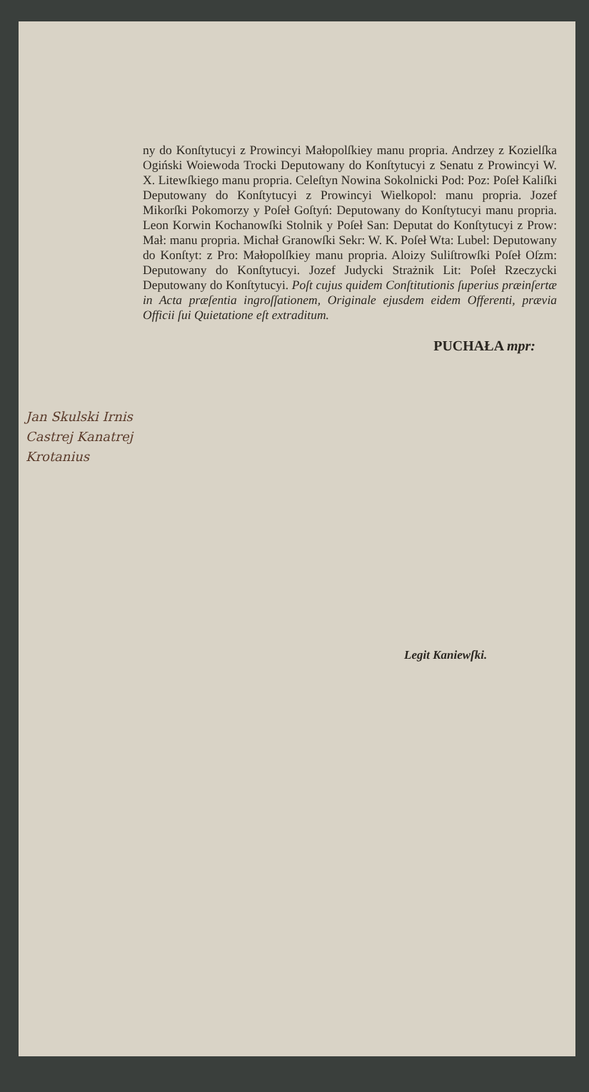ny do Konſtytucyi z Prowincyi Małopolſkiey manu propria. Andrzey z Kozielſka Ogiński Woiewoda Trocki Deputowany do Konſtytucyi z Senatu z Prowincyi W. X. Litewſkiego manu propria. Celeſtyn Nowina Sokolnicki Pod: Poz: Poſeł Kaliſki Deputowany do Konſtytucyi z Prowincyi Wielkopol: manu propria. Jozef Mikorſki Pokomorzy y Poſeł Goſtyń: Deputowany do Konſtytucyi manu propria. Leon Korwin Kochanowſki Stolnik y Poſeł San: Deputat do Konſtytucyi z Prow: Mał: manu propria. Michał Granowſki Sekr: W. K. Poſeł Wta: Lubel: Deputowany do Konſtyt: z Pro: Małopolſkiey manu propria. Aloizy Suliſtrowſki Poſeł Oſzm: Deputowany do Konſtytucyi. Jozef Judycki Strażnik Lit: Poſeł Rzeczycki Deputowany do Konſtytucyi. Poſt cujus quidem Conſtitutionis ſuperius præinſertæ in Acta præſentia ingroſſationem, Originale ejusdem eidem Offerenti, prævia Officii ſui Quietatione eſt extraditum.
PUCHAŁA mpr:
Jan Skulski Irnis
Castrej Kanatrej
Krotanius
Legit Kaniewſki.